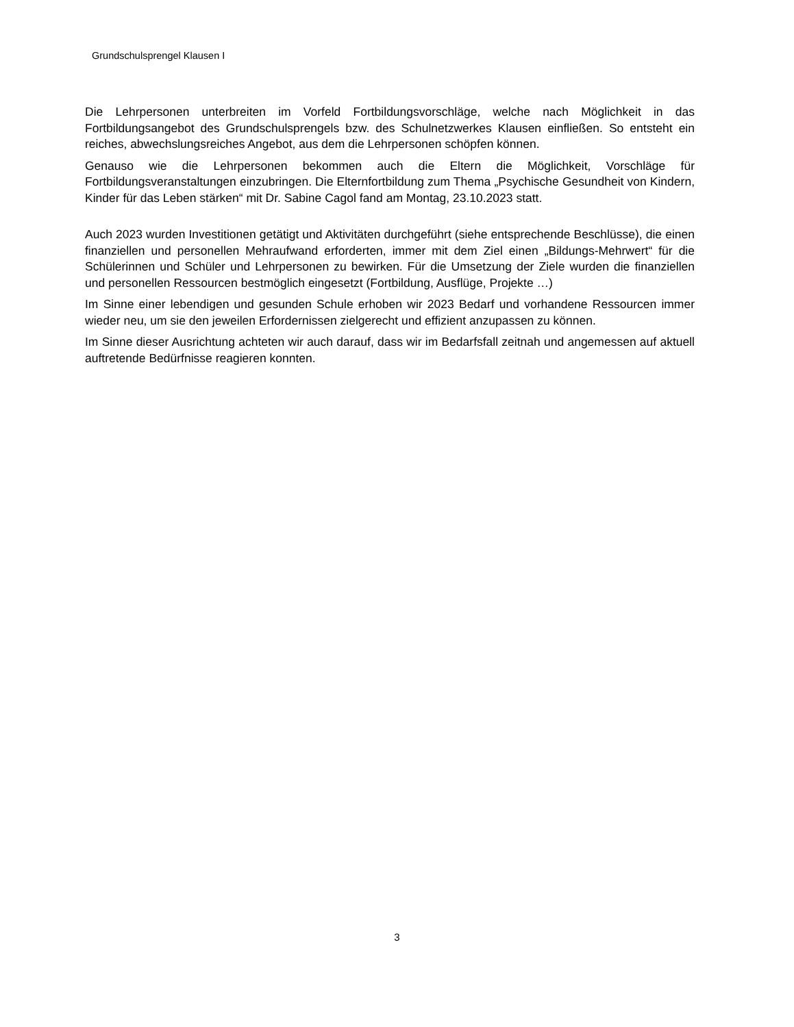Grundschulsprengel Klausen I
Die Lehrpersonen unterbreiten im Vorfeld Fortbildungsvorschläge, welche nach Möglichkeit in das Fortbildungsangebot des Grundschulsprengels bzw. des Schulnetzwerkes Klausen einfließen. So entsteht ein reiches, abwechslungsreiches Angebot, aus dem die Lehrpersonen schöpfen können.
Genauso wie die Lehrpersonen bekommen auch die Eltern die Möglichkeit, Vorschläge für Fortbildungsveranstaltungen einzubringen. Die Elternfortbildung zum Thema „Psychische Gesundheit von Kindern, Kinder für das Leben stärken“ mit Dr. Sabine Cagol fand am Montag, 23.10.2023 statt.
Auch 2023 wurden Investitionen getätigt und Aktivitäten durchgeführt (siehe entsprechende Beschlüsse), die einen finanziellen und personellen Mehraufwand erforderten, immer mit dem Ziel einen „Bildungs-Mehrwert“ für die Schülerinnen und Schüler und Lehrpersonen zu bewirken. Für die Umsetzung der Ziele wurden die finanziellen und personellen Ressourcen bestmöglich eingesetzt (Fortbildung, Ausflüge, Projekte …)
Im Sinne einer lebendigen und gesunden Schule erhoben wir 2023 Bedarf und vorhandene Ressourcen immer wieder neu, um sie den jeweilen Erfordernissen zielgerecht und effizient anzupassen zu können.
Im Sinne dieser Ausrichtung achteten wir auch darauf, dass wir im Bedarfsfall zeitnah und angemessen auf aktuell auftretende Bedürfnisse reagieren konnten.
3